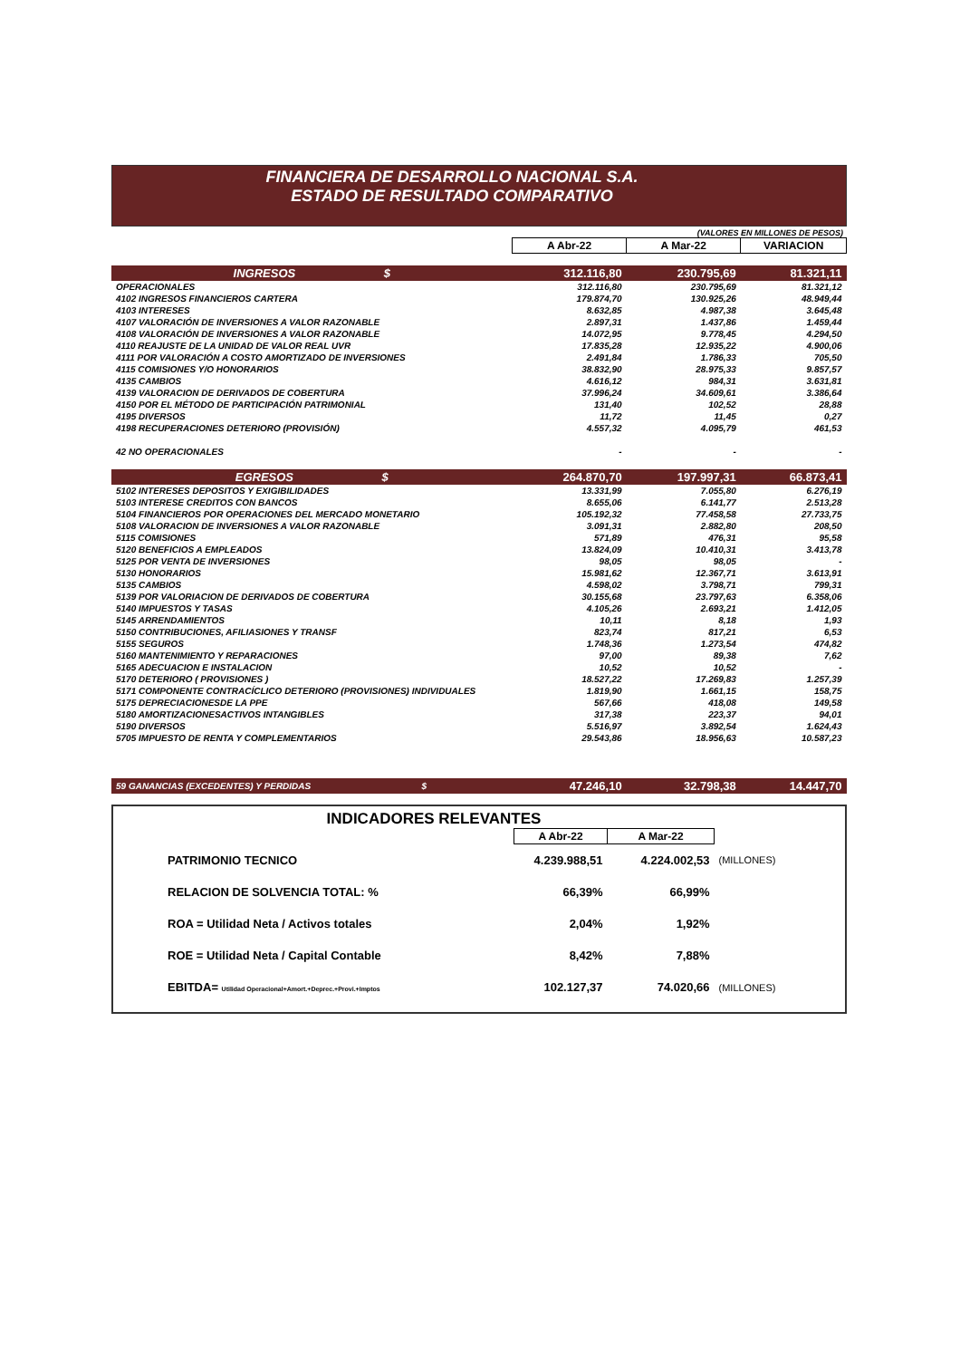FINANCIERA DE DESARROLLO NACIONAL S.A.
ESTADO DE RESULTADO COMPARATIVO
(VALORES EN MILLONES DE PESOS)
| | A Abr-22 | A Mar-22 | VARIACION |
| --- | --- | --- | --- |
| INGRESOS $ | 312.116,80 | 230.795,69 | 81.321,11 |
| OPERACIONALES | 312.116,80 | 230.795,69 | 81.321,12 |
| 4102 INGRESOS FINANCIEROS CARTERA | 179.874,70 | 130.925,26 | 48.949,44 |
| 4103 INTERESES | 8.632,85 | 4.987,38 | 3.645,48 |
| 4107 VALORACIÓN DE INVERSIONES A VALOR RAZONABLE | 2.897,31 | 1.437,86 | 1.459,44 |
| 4108 VALORACIÓN DE INVERSIONES A VALOR RAZONABLE | 14.072,95 | 9.778,45 | 4.294,50 |
| 4110 REAJUSTE DE LA UNIDAD DE VALOR REAL UVR | 17.835,28 | 12.935,22 | 4.900,06 |
| 4111 POR VALORACIÓN A COSTO AMORTIZADO DE INVERSIONES | 2.491,84 | 1.786,33 | 705,50 |
| 4115 COMISIONES Y/O HONORARIOS | 38.832,90 | 28.975,33 | 9.857,57 |
| 4135 CAMBIOS | 4.616,12 | 984,31 | 3.631,81 |
| 4139 VALORACION DE DERIVADOS DE COBERTURA | 37.996,24 | 34.609,61 | 3.386,64 |
| 4150 POR EL MÉTODO DE PARTICIPACIÓN PATRIMONIAL | 131,40 | 102,52 | 28,88 |
| 4195 DIVERSOS | 11,72 | 11,45 | 0,27 |
| 4198 RECUPERACIONES DETERIORO (PROVISIÓN) | 4.557,32 | 4.095,79 | 461,53 |
| 42 NO OPERACIONALES | - | - | - |
| EGRESOS $ | 264.870,70 | 197.997,31 | 66.873,41 |
| 5102 INTERESES DEPOSITOS Y EXIGIBILIDADES | 13.331,99 | 7.055,80 | 6.276,19 |
| 5103 INTERESE CREDITOS CON BANCOS | 8.655,06 | 6.141,77 | 2.513,28 |
| 5104 FINANCIEROS POR OPERACIONES DEL MERCADO MONETARIO | 105.192,32 | 77.458,58 | 27.733,75 |
| 5108 VALORACION DE INVERSIONES A VALOR RAZONABLE | 3.091,31 | 2.882,80 | 208,50 |
| 5115 COMISIONES | 571,89 | 476,31 | 95,58 |
| 5120 BENEFICIOS A EMPLEADOS | 13.824,09 | 10.410,31 | 3.413,78 |
| 5125 POR VENTA DE INVERSIONES | 98,05 | 98,05 | - |
| 5130 HONORARIOS | 15.981,62 | 12.367,71 | 3.613,91 |
| 5135 CAMBIOS | 4.598,02 | 3.798,71 | 799,31 |
| 5139 POR VALORIACION DE DERIVADOS DE COBERTURA | 30.155,68 | 23.797,63 | 6.358,06 |
| 5140 IMPUESTOS Y TASAS | 4.105,26 | 2.693,21 | 1.412,05 |
| 5145 ARRENDAMIENTOS | 10,11 | 8,18 | 1,93 |
| 5150 CONTRIBUCIONES, AFILIASIONES Y TRANSF | 823,74 | 817,21 | 6,53 |
| 5155 SEGUROS | 1.748,36 | 1.273,54 | 474,82 |
| 5160 MANTENIMIENTO Y REPARACIONES | 97,00 | 89,38 | 7,62 |
| 5165 ADECUACION E INSTALACION | 10,52 | 10,52 | - |
| 5170 DETERIORO ( PROVISIONES ) | 18.527,22 | 17.269,83 | 1.257,39 |
| 5171 COMPONENTE CONTRACÍCLICO DETERIORO (PROVISIONES) INDIVIDUALES | 1.819,90 | 1.661,15 | 158,75 |
| 5175 DEPRECIACIONESDE LA PPE | 567,66 | 418,08 | 149,58 |
| 5180 AMORTIZACIONESACTIVOS INTANGIBLES | 317,38 | 223,37 | 94,01 |
| 5190 DIVERSOS | 5.516,97 | 3.892,54 | 1.624,43 |
| 5705 IMPUESTO DE RENTA Y COMPLEMENTARIOS | 29.543,86 | 18.956,63 | 10.587,23 |
| 59 GANANCIAS (EXCEDENTES) Y PERDIDAS $ | 47.246,10 | 32.798,38 | 14.447,70 |
INDICADORES RELEVANTES
| | A Abr-22 | A Mar-22 | |
| --- | --- | --- | --- |
| PATRIMONIO TECNICO | 4.239.988,51 | 4.224.002,53 | (MILLONES) |
| RELACION DE SOLVENCIA TOTAL: % | 66,39% | 66,99% | |
| ROA = Utilidad Neta / Activos totales | 2,04% | 1,92% | |
| ROE = Utilidad Neta / Capital Contable | 8,42% | 7,88% | |
| EBITDA= Utilidad Operacional+Amort.+Deprec.+Provi.+Imptos | 102.127,37 | 74.020,66 | (MILLONES) |